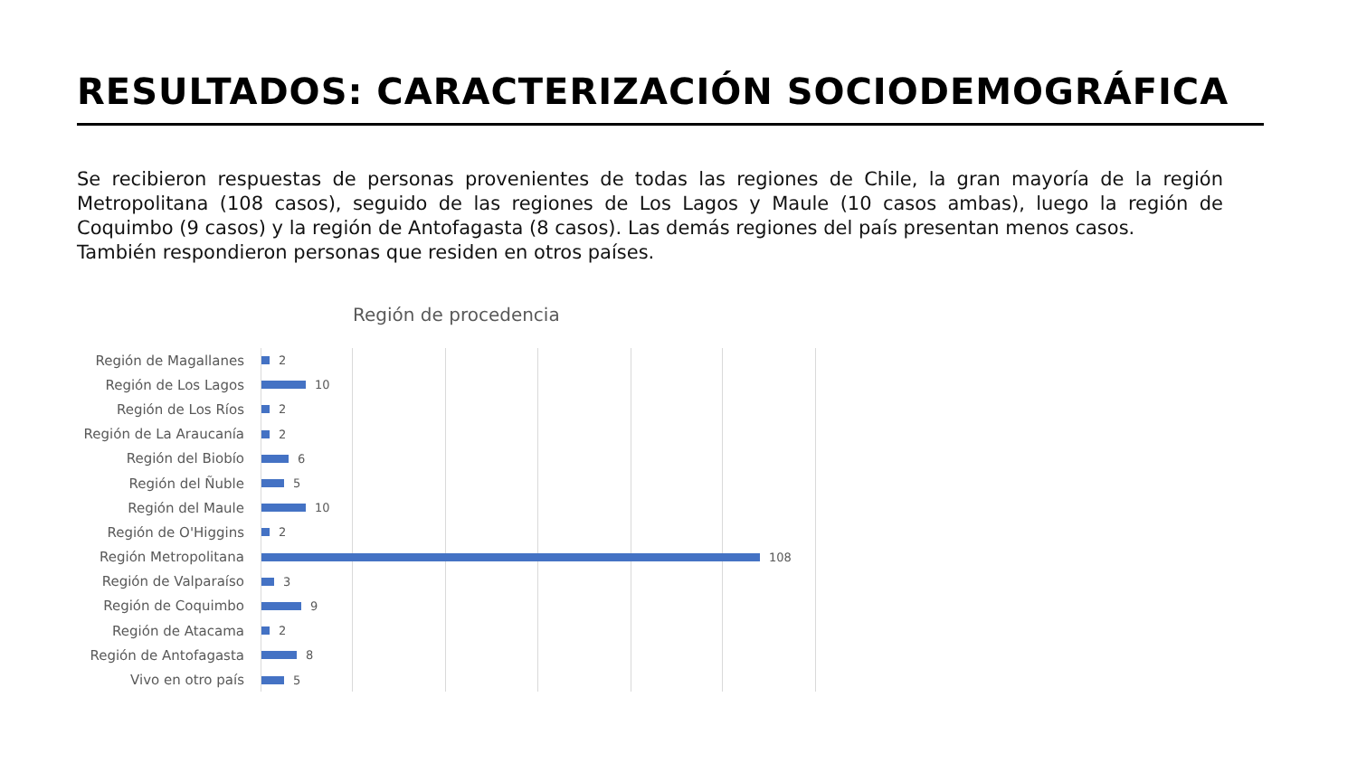RESULTADOS: CARACTERIZACIÓN SOCIODEMOGRÁFICA
Se recibieron respuestas de personas provenientes de todas las regiones de Chile, la gran mayoría de la región Metropolitana (108 casos), seguido de las regiones de Los Lagos y Maule (10 casos ambas), luego la región de Coquimbo (9 casos) y la región de Antofagasta (8 casos). Las demás regiones del país presentan menos casos.
También respondieron personas que residen en otros países.
Región de procedencia
Región de Magallanes 2
Región de Los Lagos 10
Región de Los Ríos 2
Región de La Araucanía 2
Región del Biobío 6
Región del Ñuble 5
Región del Maule 10
Región de O'Higgins 2
Región Metropolitana 108
Región de Valparaíso 3
Región de Coquimbo 9
Región de Atacama 2
Región de Antofagasta 8
Vivo en otro país 5